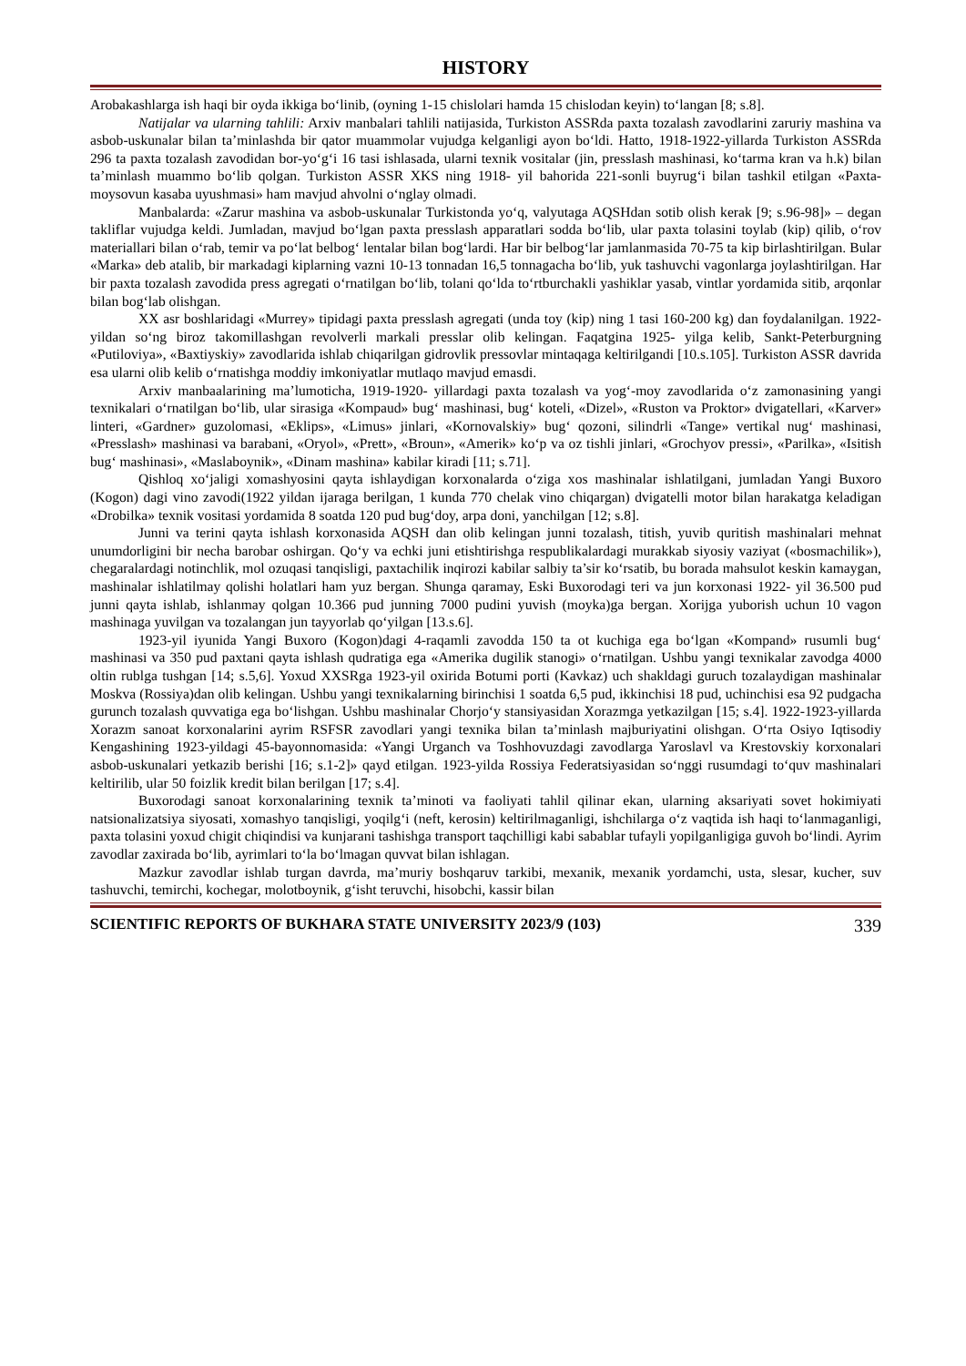HISTORY
Arobakashlarga ish haqi bir oyda ikkiga bo‘linib, (oyning 1-15 chislolari hamda 15 chislodan keyin) to‘langan [8; s.8].
Natijalar va ularning tahlili: Arxiv manbalari tahlili natijasida, Turkiston ASSRda paxta tozalash zavodlarini zaruriy mashina va asbob-uskunalar bilan ta’minlashda bir qator muammolar vujudga kelganligi ayon bo‘ldi. Hatto, 1918-1922-yillarda Turkiston ASSRda 296 ta paxta tozalash zavodidan bor-yo‘g‘i 16 tasi ishlasada, ularni texnik vositalar (jin, presslash mashinasi, ko‘tarma kran va h.k) bilan ta’minlash muammo bo‘lib qolgan. Turkiston ASSR XKS ning 1918- yil bahorida 221-sonli buyrug‘i bilan tashkil etilgan «Paxta-moysovun kasaba uyushmasi» ham mavjud ahvolni o‘nglay olmadi.
Manbalarda: «Zarur mashina va asbob-uskunalar Turkistonda yo‘q, valyutaga AQSHdan sotib olish kerak [9; s.96-98]» – degan takliflar vujudga keldi. Jumladan, mavjud bo‘lgan paxta presslash apparatlari sodda bo‘lib, ular paxta tolasini toylab (kip) qilib, o‘rov materiallari bilan o‘rab, temir va po‘lat belbog‘ lentalar bilan bog‘lardi. Har bir belbog‘lar jamlanmasida 70-75 ta kip birlashtirilgan. Bular «Marka» deb atalib, bir markadagi kiplarning vazni 10-13 tonnadan 16,5 tonnagacha bo‘lib, yuk tashuvchi vagonlarga joylashtirilgan. Har bir paxta tozalash zavodida press agregati o‘rnatilgan bo‘lib, tolani qo‘lda to‘rtburchakli yashiklar yasab, vintlar yordamida sitib, arqonlar bilan bog‘lab olishgan.
XX asr boshlaridagi «Murrey» tipidagi paxta presslash agregati (unda toy (kip) ning 1 tasi 160-200 kg) dan foydalanilgan. 1922- yildan so‘ng biroz takomillashgan revolverli markali presslar olib kelingan. Faqatgina 1925- yilga kelib, Sankt-Peterburgning «Putiloviya», «Baxtiyskiy» zavodlarida ishlab chiqarilgan gidrovlik pressovlar mintaqaga keltirilgandi [10.s.105]. Turkiston ASSR davrida esa ularni olib kelib o‘rnatishga moddiy imkoniyatlar mutlaqo mavjud emasdi.
Arxiv manbaalarining ma’lumoticha, 1919-1920- yillardagi paxta tozalash va yog‘-moy zavodlarida o‘z zamonasining yangi texnikalari o‘rnatilgan bo‘lib, ular sirasiga «Kompaud» bug‘ mashinasi, bug‘ koteli, «Dizel», «Ruston va Proktor» dvigatellari, «Karver» linteri, «Gardner» guzolomasi, «Eklips», «Limus» jinlari, «Kornovalskiy» bug‘ qozoni, silindrli «Tange» vertikal nug‘ mashinasi, «Presslash» mashinasi va barabani, «Oryol», «Prett», «Broun», «Amerik» ko‘p va oz tishli jinlari, «Grochyov pressi», «Parilka», «Isitish bug‘ mashinasi», «Maslaboynik», «Dinam mashina» kabilar kiradi [11; s.71].
Qishloq xo‘jaligi xomashyosini qayta ishlaydigan korxonalarda o‘ziga xos mashinalar ishlatilgani, jumladan Yangi Buxoro (Kogon) dagi vino zavodi(1922 yildan ijaraga berilgan, 1 kunda 770 chelak vino chiqargan) dvigatelli motor bilan harakatga keladigan «Drobilka» texnik vositasi yordamida 8 soatda 120 pud bug‘doy, arpa doni, yanchilgan [12; s.8].
Junni va terini qayta ishlash korxonasida AQSH dan olib kelingan junni tozalash, titish, yuvib quritish mashinalari mehnat unumdorligini bir necha barobar oshirgan. Qo‘y va echki juni etishtirishga respublikalardagi murakkab siyosiy vaziyat («bosmachilik»), chegaralardagi notinchlik, mol ozuqasi tanqisligi, paxtachilik inqirozi kabilar salbiy ta’sir ko‘rsatib, bu borada mahsulot keskin kamaygan, mashinalar ishlatilmay qolishi holatlari ham yuz bergan. Shunga qaramay, Eski Buxorodagi teri va jun korxonasi 1922- yil 36.500 pud junni qayta ishlab, ishlanmay qolgan 10.366 pud junning 7000 pudini yuvish (moyka)ga bergan. Xorijga yuborish uchun 10 vagon mashinaga yuvilgan va tozalangan jun tayyorlab qo‘yilgan [13.s.6].
1923-yil iyunida Yangi Buxoro (Kogon)dagi 4-raqamli zavodda 150 ta ot kuchiga ega bo‘lgan «Kompand» rusumli bug‘ mashinasi va 350 pud paxtani qayta ishlash qudratiga ega «Amerika dugilik stanogi» o‘rnatilgan. Ushbu yangi texnikalar zavodga 4000 oltin rublga tushgan [14; s.5,6]. Yoxud XXSRga 1923-yil oxirida Botumi porti (Kavkaz) uch shakldagi guruch tozalaydigan mashinalar Moskva (Rossiya)dan olib kelingan. Ushbu yangi texnikalarning birinchisi 1 soatda 6,5 pud, ikkinchisi 18 pud, uchinchisi esa 92 pudgacha gurunch tozalash quvvatiga ega bo‘lishgan. Ushbu mashinalar Chorjo‘y stansiyasidan Xorazmga yetkazilgan [15; s.4]. 1922-1923-yillarda Xorazm sanoat korxonalarini ayrim RSFSR zavodlari yangi texnika bilan ta’minlash majburiyatini olishgan. O‘rta Osiyo Iqtisodiy Kengashining 1923-yildagi 45-bayonnomasida: «Yangi Urganch va Toshhovuzdagi zavodlarga Yaroslavl va Krestovskiy korxonalari asbob-uskunalari yetkazib berishi [16; s.1-2]» qayd etilgan. 1923-yilda Rossiya Federatsiyasidan so‘nggi rusumdagi to‘quv mashinalari keltirilib, ular 50 foizlik kredit bilan berilgan [17; s.4].
Buxorodagi sanoat korxonalarining texnik ta’minoti va faoliyati tahlil qilinar ekan, ularning aksariyati sovet hokimiyati natsionalizatsiya siyosati, xomashyo tanqisligi, yoqilg‘i (neft, kerosin) keltirilmaganligi, ishchilarga o‘z vaqtida ish haqi to‘lanmaganligi, paxta tolasini yoxud chigit chiqindisi va kunjarani tashishga transport taqchilligi kabi sabablar tufayli yopilganligiga guvoh bo‘lindi. Ayrim zavodlar zaxirada bo‘lib, ayrimlari to‘la bo‘lmagan quvvat bilan ishlagan.
Mazkur zavodlar ishlab turgan davrda, ma’muriy boshqaruv tarkibi, mexanik, mexanik yordamchi, usta, slesar, kucher, suv tashuvchi, temirchi, kochegar, molotboynik, g‘isht teruvchi, hisobchi, kassir bilan
SCIENTIFIC REPORTS OF BUKHARA STATE UNIVERSITY 2023/9 (103) 339